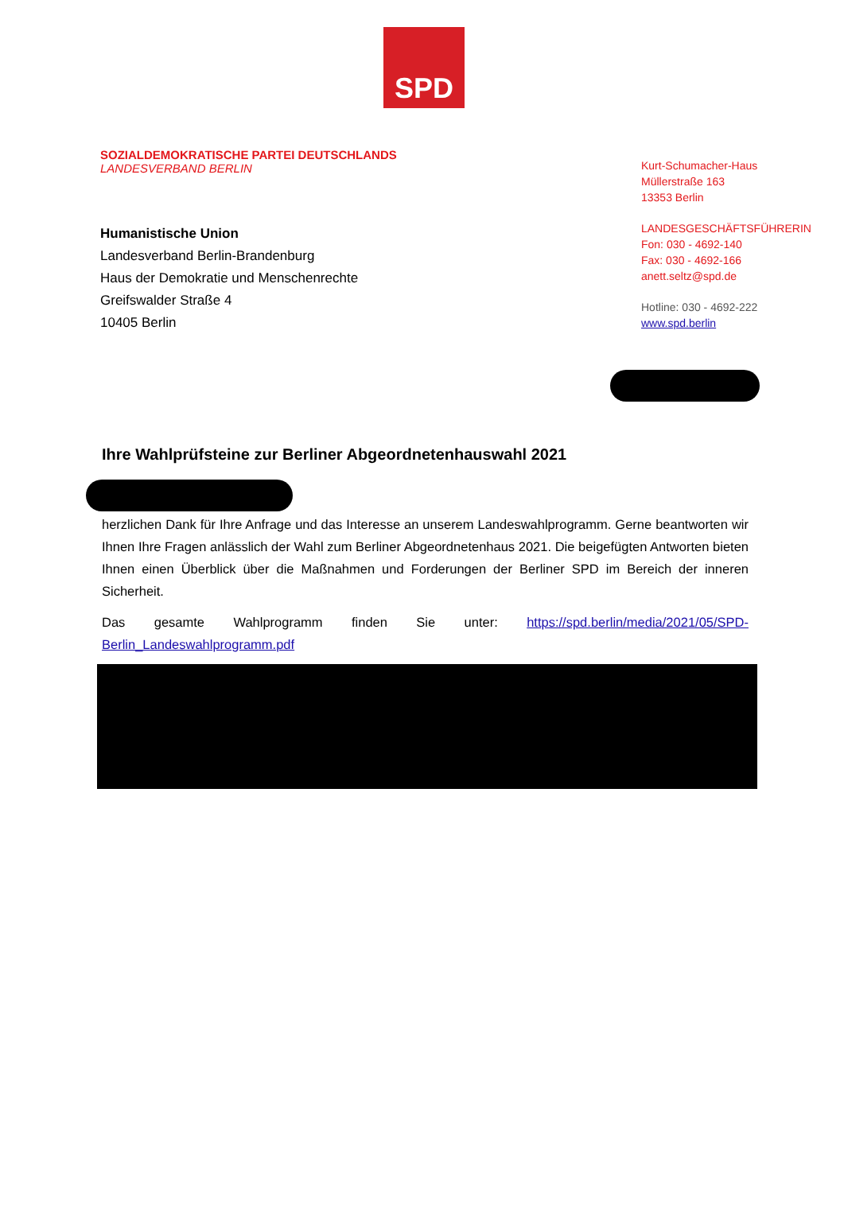SPD
SOZIALDEMOKRATISCHE PARTEI DEUTSCHLANDS
LANDESVERBAND BERLIN
Humanistische Union
Landesverband Berlin-Brandenburg
Haus der Demokratie und Menschenrechte
Greifswalder Straße 4
10405 Berlin
Kurt-Schumacher-Haus
Müllerstraße 163
13353 Berlin
LANDESGESCHÄFTSFÜHRERIN
Fon: 030 - 4692-140
Fax: 030 - 4692-166
anett.seltz@spd.de
Hotline: 030 - 4692-222
www.spd.berlin
Ihre Wahlprüfsteine zur Berliner Abgeordnetenhauswahl 2021
herzlichen Dank für Ihre Anfrage und das Interesse an unserem Landeswahlprogramm. Gerne beantworten wir Ihnen Ihre Fragen anlässlich der Wahl zum Berliner Abgeordnetenhaus 2021. Die beigefügten Antworten bieten Ihnen einen Überblick über die Maßnahmen und Forderungen der Berliner SPD im Bereich der inneren Sicherheit.
Das gesamte Wahlprogramm finden Sie unter: https://spd.berlin/media/2021/05/SPD-Berlin_Landeswahlprogramm.pdf